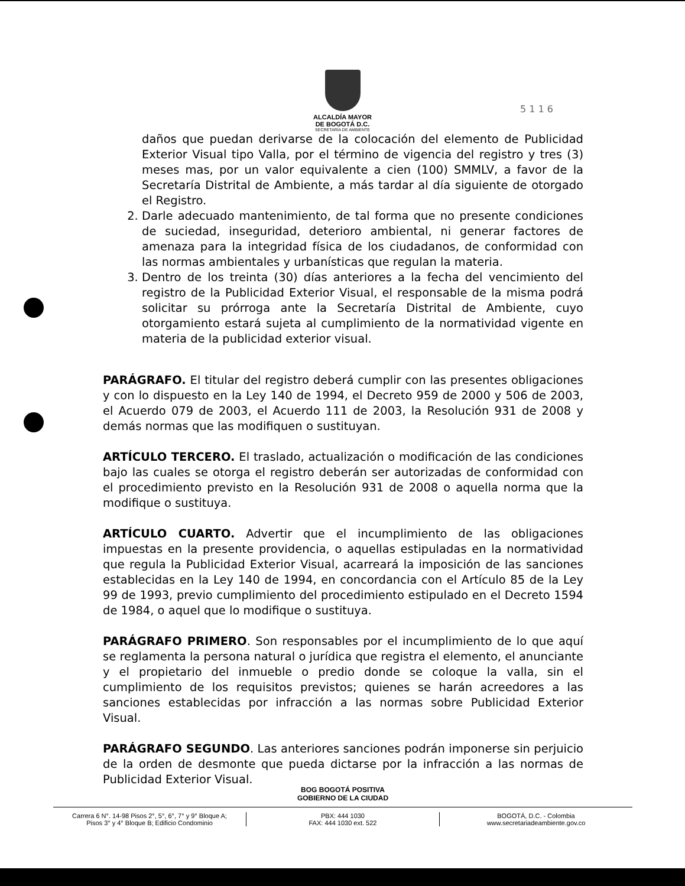ALCALDÍA MAYOR
DE BOGOTÁ D.C.
SECRETARÍA DE AMBIENTE
5 1 1 6
daños que puedan derivarse de la colocación del elemento de Publicidad Exterior Visual tipo Valla, por el término de vigencia del registro y tres (3) meses mas, por un valor equivalente a cien (100) SMMLV, a favor de la Secretaría Distrital de Ambiente, a más tardar al día siguiente de otorgado el Registro.
2. Darle adecuado mantenimiento, de tal forma que no presente condiciones de suciedad, inseguridad, deterioro ambiental, ni generar factores de amenaza para la integridad física de los ciudadanos, de conformidad con las normas ambientales y urbanísticas que regulan la materia.
3. Dentro de los treinta (30) días anteriores a la fecha del vencimiento del registro de la Publicidad Exterior Visual, el responsable de la misma podrá solicitar su prórroga ante la Secretaría Distrital de Ambiente, cuyo otorgamiento estará sujeta al cumplimiento de la normatividad vigente en materia de la publicidad exterior visual.
PARÁGRAFO. El titular del registro deberá cumplir con las presentes obligaciones y con lo dispuesto en la Ley 140 de 1994, el Decreto 959 de 2000 y 506 de 2003, el Acuerdo 079 de 2003, el Acuerdo 111 de 2003, la Resolución 931 de 2008 y demás normas que las modifiquen o sustituyan.
ARTÍCULO TERCERO. El traslado, actualización o modificación de las condiciones bajo las cuales se otorga el registro deberán ser autorizadas de conformidad con el procedimiento previsto en la Resolución 931 de 2008 o aquella norma que la modifique o sustituya.
ARTÍCULO CUARTO. Advertir que el incumplimiento de las obligaciones impuestas en la presente providencia, o aquellas estipuladas en la normatividad que regula la Publicidad Exterior Visual, acarreará la imposición de las sanciones establecidas en la Ley 140 de 1994, en concordancia con el Artículo 85 de la Ley 99 de 1993, previo cumplimiento del procedimiento estipulado en el Decreto 1594 de 1984, o aquel que lo modifique o sustituya.
PARÁGRAFO PRIMERO. Son responsables por el incumplimiento de lo que aquí se reglamenta la persona natural o jurídica que registra el elemento, el anunciante y el propietario del inmueble o predio donde se coloque la valla, sin el cumplimiento de los requisitos previstos; quienes se harán acreedores a las sanciones establecidas por infracción a las normas sobre Publicidad Exterior Visual.
PARÁGRAFO SEGUNDO. Las anteriores sanciones podrán imponerse sin perjuicio de la orden de desmonte que pueda dictarse por la infracción a las normas de Publicidad Exterior Visual.
BOG BOGOTÁ POSITIVA
GOBIERNO DE LA CIUDAD
Carrera 6 N°. 14-98 Pisos 2°, 5°, 6°, 7° y 9° Bloque A;
Pisos 3° y 4° Bloque B; Edificio Condominio
PBX: 444 1030
FAX: 444 1030 ext. 522
BOGOTÁ, D.C. - Colombia
www.secretariadeambiente.gov.co